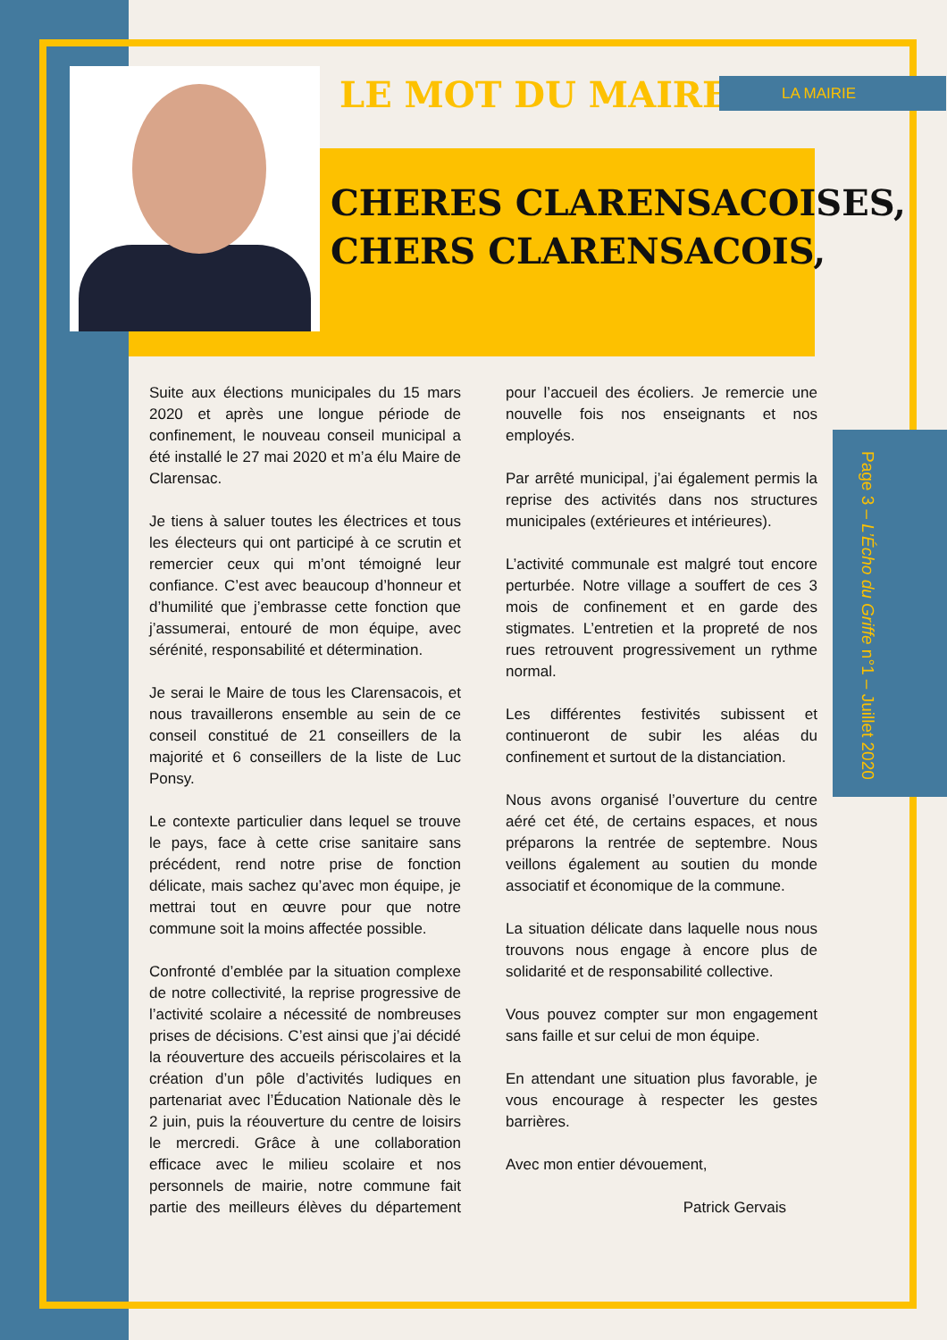LE MOT DU MAIRE LA MAIRIE
CHERES CLARENSACOISES,
CHERS CLARENSACOIS,
Page 3 – L’Écho du Griffe n°1 – Juillet 2020
Suite aux élections municipales du 15 mars 2020 et après une longue période de confinement, le nouveau conseil municipal a été installé le 27 mai 2020 et m’a élu Maire de Clarensac.
Je tiens à saluer toutes les électrices et tous les électeurs qui ont participé à ce scrutin et remercier ceux qui m’ont témoigné leur confiance. C’est avec beaucoup d’honneur et d’humilité que j’embrasse cette fonction que j’assumerai, entouré de mon équipe, avec sérénité, responsabilité et détermination.
Je serai le Maire de tous les Clarensacois, et nous travaillerons ensemble au sein de ce conseil constitué de 21 conseillers de la majorité et 6 conseillers de la liste de Luc Ponsy.
Le contexte particulier dans lequel se trouve le pays, face à cette crise sanitaire sans précédent, rend notre prise de fonction délicate, mais sachez qu’avec mon équipe, je mettrai tout en œuvre pour que notre commune soit la moins affectée possible.
Confronté d’emblée par la situation complexe de notre collectivité, la reprise progressive de l’activité scolaire a nécessité de nombreuses prises de décisions. C’est ainsi que j’ai décidé la réouverture des accueils périscolaires et la création d’un pôle d’activités ludiques en partenariat avec l’Éducation Nationale dès le 2 juin, puis la réouverture du centre de loisirs le mercredi. Grâce à une collaboration efficace avec le milieu scolaire et nos personnels de mairie, notre commune fait partie des meilleurs élèves du département pour l’accueil des écoliers. Je remercie une nouvelle fois nos enseignants et nos employés.
Par arrêté municipal, j’ai également permis la reprise des activités dans nos structures municipales (extérieures et intérieures).
L’activité communale est malgré tout encore perturbée. Notre village a souffert de ces 3 mois de confinement et en garde des stigmates. L’entretien et la propreté de nos rues retrouvent progressivement un rythme normal.
Les différentes festivités subissent et continueront de subir les aléas du confinement et surtout de la distanciation.
Nous avons organisé l’ouverture du centre aéré cet été, de certains espaces, et nous préparons la rentrée de septembre. Nous veillons également au soutien du monde associatif et économique de la commune.
La situation délicate dans laquelle nous nous trouvons nous engage à encore plus de solidarité et de responsabilité collective.
Vous pouvez compter sur mon engagement sans faille et sur celui de mon équipe.
En attendant une situation plus favorable, je vous encourage à respecter les gestes barrières.
Avec mon entier dévouement,
Patrick Gervais